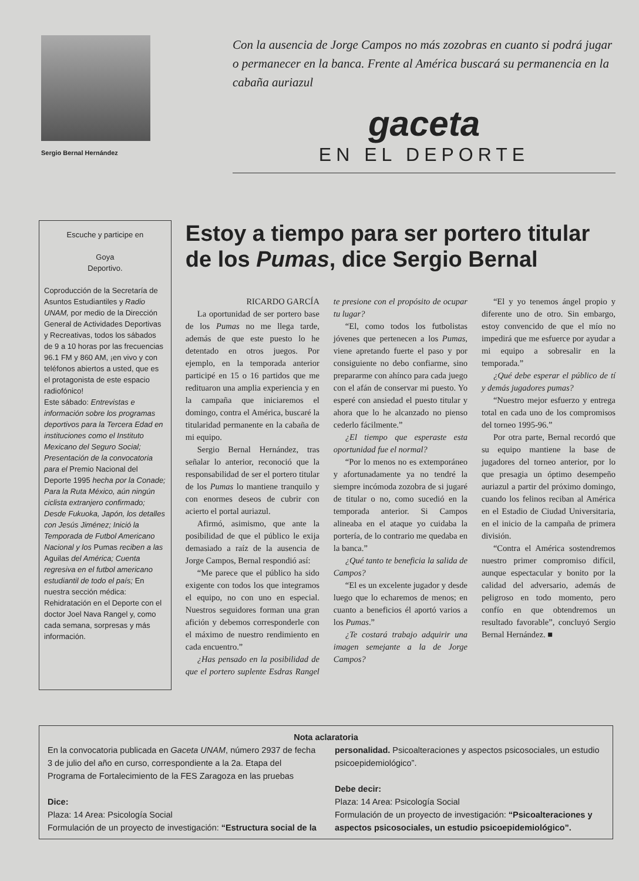Sergio Bernal Hernández
Con la ausencia de Jorge Campos no más zozobras en cuanto si podrá jugar o permanecer en la banca. Frente al América buscará su permanencia en la cabaña auriazul
gaceta
EN EL DEPORTE
Escuche y participe en
Goya
Deportivo.
Coproducción de la Secretaría de Asuntos Estudiantiles y Radio UNAM, por medio de la Dirección General de Actividades Deportivas y Recreativas, todos los sábados de 9 a 10 horas por las frecuencias 96.1 FM y 860 AM, ¡en vivo y con teléfonos abiertos a usted, que es el protagonista de este espacio radiofónico!
Este sábado: Entrevistas e información sobre los programas deportivos para la Tercera Edad en instituciones como el Instituto Mexicano del Seguro Social; Presentación de la convocatoria para el Premio Nacional del Deporte 1995 hecha por la Conade; Para la Ruta México, aún ningún ciclista extranjero confirmado; Desde Fukuoka, Japón, los detalles con Jesús Jiménez; Inició la Temporada de Futbol Americano Nacional y los Pumas reciben a las Aguilas del América; Cuenta regresiva en el futbol americano estudiantil de todo el país; En nuestra sección médica: Rehidratación en el Deporte con el doctor Joel Nava Rangel y, como cada semana, sorpresas y más información.
Estoy a tiempo para ser portero titular de los Pumas, dice Sergio Bernal
RICARDO GARCÍA
La oportunidad de ser portero base de los Pumas no me llega tarde, además de que este puesto lo he detentado en otros juegos. Por ejemplo, en la temporada anterior participé en 15 o 16 partidos que me redituaron una amplia experiencia y en la campaña que iniciaremos el domingo, contra el América, buscaré la titularidad permanente en la cabaña de mi equipo.
Sergio Bernal Hernández, tras señalar lo anterior, reconoció que la responsabilidad de ser el portero titular de los Pumas lo mantiene tranquilo y con enormes deseos de cubrir con acierto el portal auriazul.
Afirmó, asimismo, que ante la posibilidad de que el público le exija demasiado a raíz de la ausencia de Jorge Campos, Bernal respondió así:
“Me parece que el público ha sido exigente con todos los que integramos el equipo, no con uno en especial. Nuestros seguidores forman una gran afición y debemos corresponderle con el máximo de nuestro rendimiento en cada encuentro.”
¿Has pensado en la posibilidad de que el portero suplente Esdras Rangel te presione con el propósito de ocupar tu lugar?
“El, como todos los futbolistas jóvenes que pertenecen a los Pumas, viene apretando fuerte el paso y por consiguiente no debo confiarme, sino prepararme con ahínco para cada juego con el afán de conservar mi puesto. Yo esperé con ansiedad el puesto titular y ahora que lo he alcanzado no pienso cederlo fácilmente.”
¿El tiempo que esperaste esta oportunidad fue el normal?
“Por lo menos no es extemporáneo y afortunadamente ya no tendré la siempre incómoda zozobra de si jugaré de titular o no, como sucedió en la temporada anterior. Si Campos alineaba en el ataque yo cuidaba la portería, de lo contrario me quedaba en la banca.”
¿Qué tanto te beneficia la salida de Campos?
“El es un excelente jugador y desde luego que lo echaremos de menos; en cuanto a beneficios él aportó varios a los Pumas.”
¿Te costará trabajo adquirir una imagen semejante a la de Jorge Campos?
“El y yo tenemos ángel propio y diferente uno de otro. Sin embargo, estoy convencido de que el mío no impedirá que me esfuerce por ayudar a mi equipo a sobresalir en la temporada.”
¿Qué debe esperar el público de tí y demás jugadores pumas?
“Nuestro mejor esfuerzo y entrega total en cada uno de los compromisos del torneo 1995-96.”
Por otra parte, Bernal recordó que su equipo mantiene la base de jugadores del torneo anterior, por lo que presagia un óptimo desempeño auriazul a partir del próximo domingo, cuando los felinos reciban al América en el Estadio de Ciudad Universitaria, en el inicio de la campaña de primera división.
“Contra el América sostendremos nuestro primer compromiso difícil, aunque espectacular y bonito por la calidad del adversario, además de peligroso en todo momento, pero confío en que obtendremos un resultado favorable”, concluyó Sergio Bernal Hernández. ■
Nota aclaratoria
En la convocatoria publicada en Gaceta UNAM, número 2937 de fecha 3 de julio del año en curso, correspondiente a la 2a. Etapa del Programa de Fortalecimiento de la FES Zaragoza en las pruebas
Dice:
Plaza: 14 Area: Psicología Social
Formulación de un proyecto de investigación: “Estructura social de la personalidad. Psicoalteraciones y aspectos psicosociales, un estudio psicoepidemiológico”.
Debe decir:
Plaza: 14 Area: Psicología Social
Formulación de un proyecto de investigación: “Psicoalteraciones y aspectos psicosociales, un estudio psicoepidemiológico”.